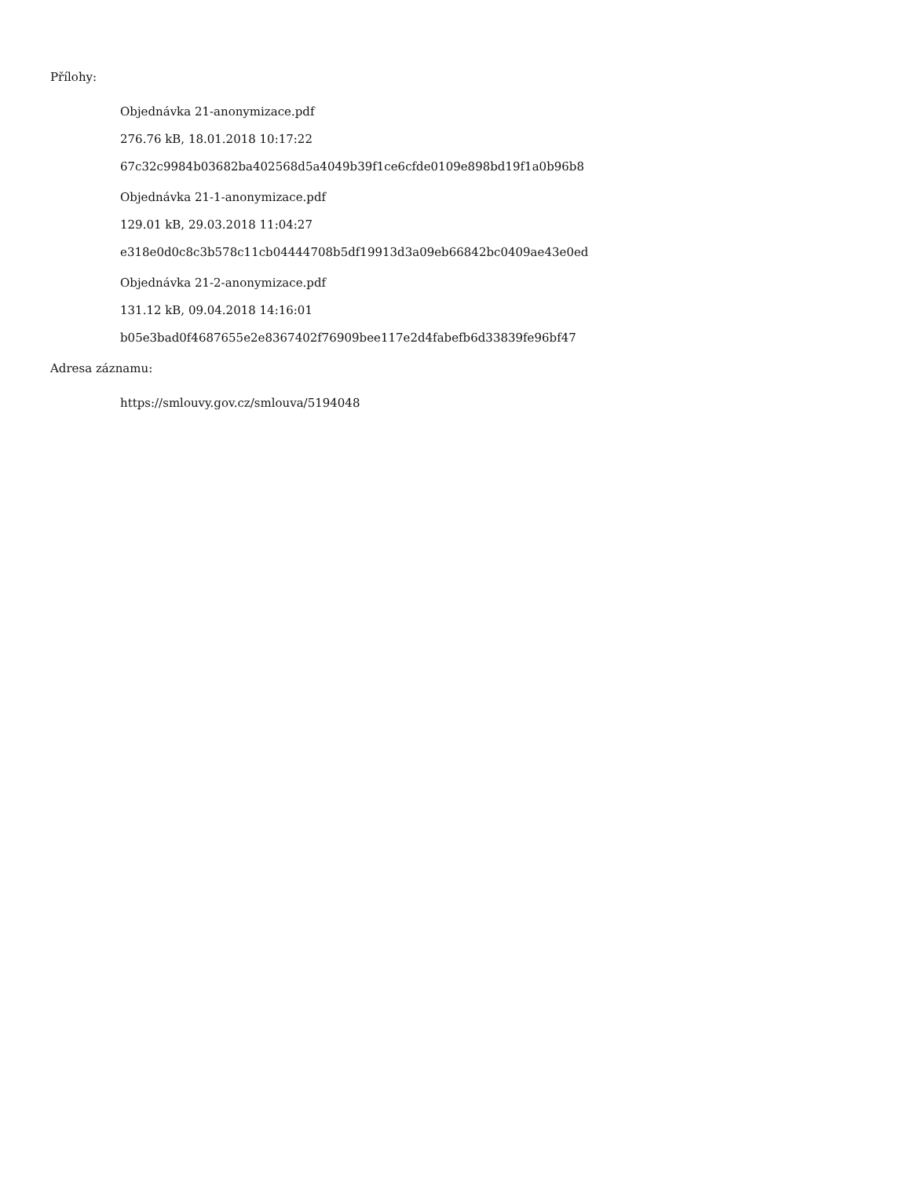Přílohy:
Objednávka 21-anonymizace.pdf
276.76 kB, 18.01.2018 10:17:22
67c32c9984b03682ba402568d5a4049b39f1ce6cfde0109e898bd19f1a0b96b8
Objednávka 21-1-anonymizace.pdf
129.01 kB, 29.03.2018 11:04:27
e318e0d0c8c3b578c11cb04444708b5df19913d3a09eb66842bc0409ae43e0ed
Objednávka 21-2-anonymizace.pdf
131.12 kB, 09.04.2018 14:16:01
b05e3bad0f4687655e2e8367402f76909bee117e2d4fabefb6d33839fe96bf47
Adresa záznamu:
https://smlouvy.gov.cz/smlouva/5194048